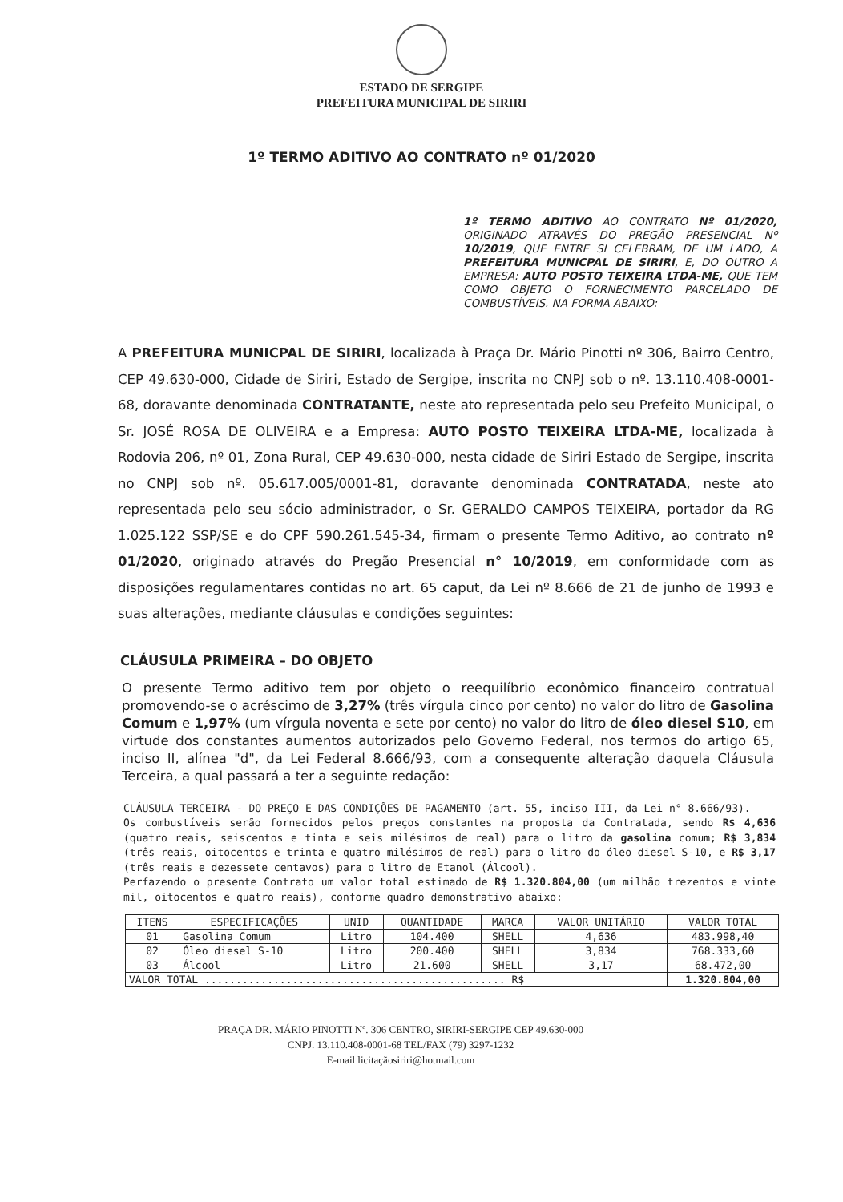ESTADO DE SERGIPE
PREFEITURA MUNICIPAL DE SIRIRI
1º TERMO ADITIVO AO CONTRATO nº 01/2020
1º TERMO ADITIVO AO CONTRATO Nº 01/2020, ORIGINADO ATRAVÉS DO PREGÃO PRESENCIAL Nº 10/2019, QUE ENTRE SI CELEBRAM, DE UM LADO, A PREFEITURA MUNICPAL DE SIRIRI, E, DO OUTRO A EMPRESA: AUTO POSTO TEIXEIRA LTDA-ME, QUE TEM COMO OBJETO O FORNECIMENTO PARCELADO DE COMBUSTÍVEIS. NA FORMA ABAIXO:
A PREFEITURA MUNICPAL DE SIRIRI, localizada à Praça Dr. Mário Pinotti nº 306, Bairro Centro, CEP 49.630-000, Cidade de Siriri, Estado de Sergipe, inscrita no CNPJ sob o nº. 13.110.408-0001-68, doravante denominada CONTRATANTE, neste ato representada pelo seu Prefeito Municipal, o Sr. JOSÉ ROSA DE OLIVEIRA e a Empresa: AUTO POSTO TEIXEIRA LTDA-ME, localizada à Rodovia 206, nº 01, Zona Rural, CEP 49.630-000, nesta cidade de Siriri Estado de Sergipe, inscrita no CNPJ sob nº. 05.617.005/0001-81, doravante denominada CONTRATADA, neste ato representada pelo seu sócio administrador, o Sr. GERALDO CAMPOS TEIXEIRA, portador da RG 1.025.122 SSP/SE e do CPF 590.261.545-34, firmam o presente Termo Aditivo, ao contrato nº 01/2020, originado através do Pregão Presencial n° 10/2019, em conformidade com as disposições regulamentares contidas no art. 65 caput, da Lei nº 8.666 de 21 de junho de 1993 e suas alterações, mediante cláusulas e condições seguintes:
CLÁUSULA PRIMEIRA – DO OBJETO
O presente Termo aditivo tem por objeto o reequilíbrio econômico financeiro contratual promovendo-se o acréscimo de 3,27% (três vírgula cinco por cento) no valor do litro de Gasolina Comum e 1,97% (um vírgula noventa e sete por cento) no valor do litro de óleo diesel S10, em virtude dos constantes aumentos autorizados pelo Governo Federal, nos termos do artigo 65, inciso II, alínea "d", da Lei Federal 8.666/93, com a consequente alteração daquela Cláusula Terceira, a qual passará a ter a seguinte redação:
CLÁUSULA TERCEIRA - DO PREÇO E DAS CONDIÇÕES DE PAGAMENTO (art. 55, inciso III, da Lei n° 8.666/93).
Os combustíveis serão fornecidos pelos preços constantes na proposta da Contratada, sendo R$ 4,636 (quatro reais, seiscentos e tinta e seis milésimos de real) para o litro da gasolina comum; R$ 3,834 (três reais, oitocentos e trinta e quatro milésimos de real) para o litro do óleo diesel S-10, e R$ 3,17 (três reais e dezessete centavos) para o litro de Etanol (Álcool).
Perfazendo o presente Contrato um valor total estimado de R$ 1.320.804,00 (um milhão trezentos e vinte mil, oitocentos e quatro reais), conforme quadro demonstrativo abaixo:
| ITENS | ESPECIFICAÇÕES | UNID | QUANTIDADE | MARCA | VALOR UNITÁRIO | VALOR TOTAL |
| --- | --- | --- | --- | --- | --- | --- |
| 01 | Gasolina Comum | Litro | 104.400 | SHELL | 4,636 | 483.998,40 |
| 02 | Óleo diesel S-10 | Litro | 200.400 | SHELL | 3,834 | 768.333,60 |
| 03 | Álcool | Litro | 21.600 | SHELL | 3,17 | 68.472,00 |
| VALOR TOTAL ................................................ R$ | | | | | | 1.320.804,00 |
PRAÇA DR. MÁRIO PINOTTI Nº. 306 CENTRO, SIRIRI-SERGIPE CEP 49.630-000
CNPJ. 13.110.408-0001-68 TEL/FAX (79) 3297-1232
E-mail licitaçãosiriri@hotmail.com